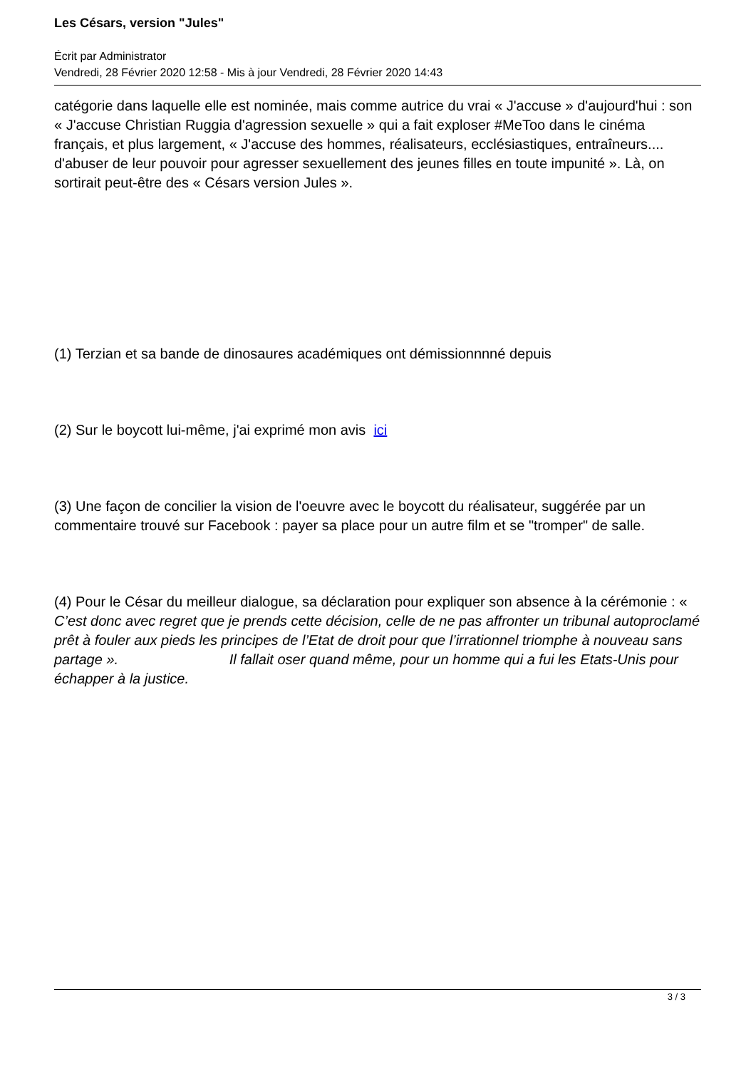Les Césars, version "Jules"
Écrit par Administrator
Vendredi, 28 Février 2020 12:58 - Mis à jour Vendredi, 28 Février 2020 14:43
catégorie dans laquelle elle est nominée, mais comme autrice du vrai « J'accuse » d'aujourd'hui : son « J'accuse Christian Ruggia d'agression sexuelle » qui a fait exploser #MeToo dans le cinéma français, et plus largement, « J'accuse des hommes, réalisateurs, ecclésiastiques, entraîneurs.... d'abuser de leur pouvoir pour agresser sexuellement des jeunes filles en toute impunité ». Là, on sortirait peut-être des « Césars version Jules ».
(1) Terzian et sa bande de dinosaures académiques ont démissionnnné depuis
(2) Sur le boycott lui-même, j'ai exprimé mon avis ici
(3) Une façon de concilier la vision de l'oeuvre avec le boycott du réalisateur, suggérée par un commentaire trouvé sur Facebook : payer sa place pour un autre film et se "tromper" de salle.
(4) Pour le César du meilleur dialogue, sa déclaration pour expliquer son absence à la cérémonie : « C’est donc avec regret que je prends cette décision, celle de ne pas affronter un tribunal autoproclamé prêt à fouler aux pieds les principes de l’Etat de droit pour que l’irrationnel triomphe à nouveau sans partage ». Il fallait oser quand même, pour un homme qui a fui les Etats-Unis pour échapper à la justice.
3 / 3